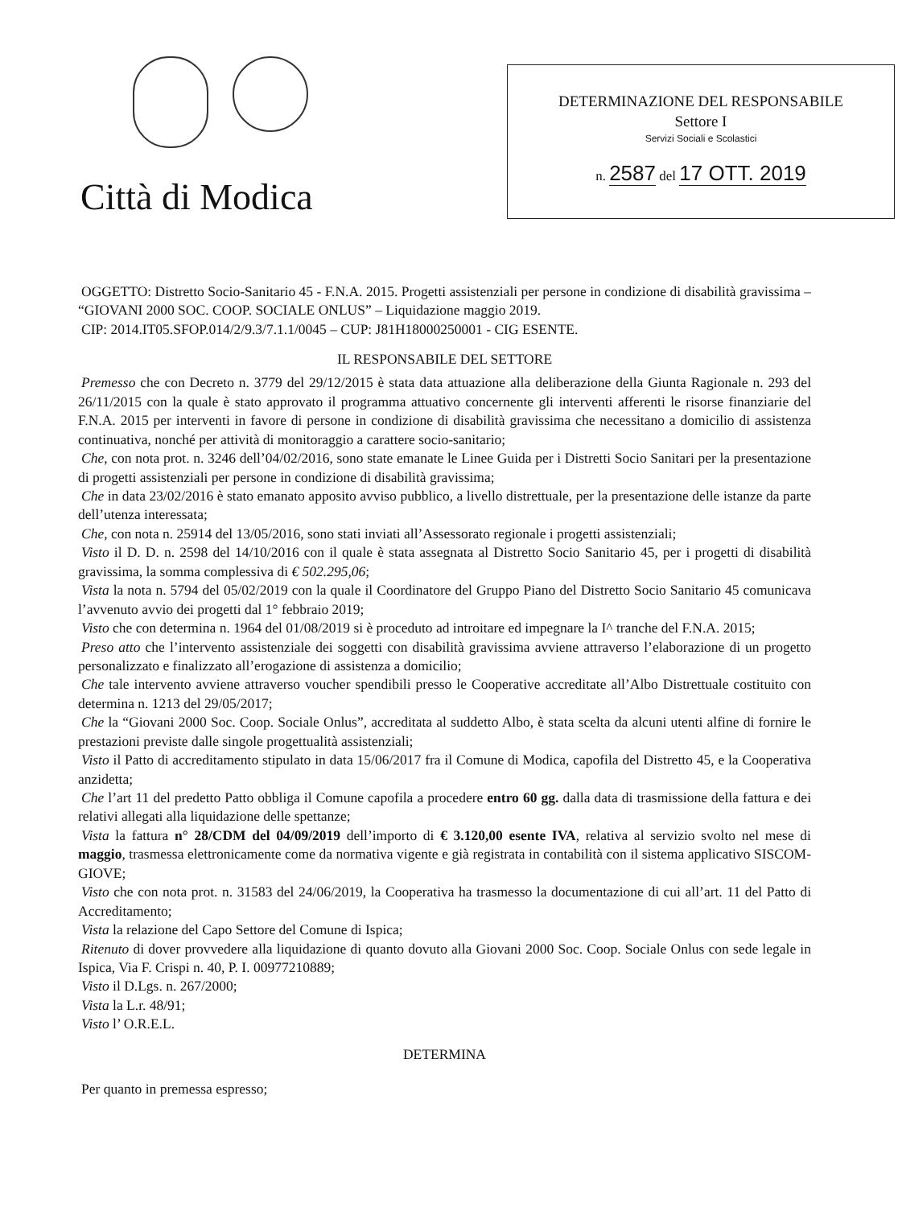Città di Modica
DETERMINAZIONE DEL RESPONSABILE
Settore I
Servizi Sociali e Scolastici
n. 2587 del 17 OTT. 2019
OGGETTO: Distretto Socio-Sanitario 45 - F.N.A. 2015. Progetti assistenziali per persone in condizione di disabilità gravissima – “GIOVANI 2000 SOC. COOP. SOCIALE ONLUS” – Liquidazione maggio 2019.
CIP: 2014.IT05.SFOP.014/2/9.3/7.1.1/0045 – CUP: J81H18000250001 - CIG ESENTE.
IL RESPONSABILE DEL SETTORE
Premesso che con Decreto n. 3779 del 29/12/2015 è stata data attuazione alla deliberazione della Giunta Ragionale n. 293 del 26/11/2015 con la quale è stato approvato il programma attuativo concernente gli interventi afferenti le risorse finanziarie del F.N.A. 2015 per interventi in favore di persone in condizione di disabilità gravissima che necessitano a domicilio di assistenza continuativa, nonché per attività di monitoraggio a carattere socio-sanitario;
Che, con nota prot. n. 3246 dell’04/02/2016, sono state emanate le Linee Guida per i Distretti Socio Sanitari per la presentazione di progetti assistenziali per persone in condizione di disabilità gravissima;
Che in data 23/02/2016 è stato emanato apposito avviso pubblico, a livello distrettuale, per la presentazione delle istanze da parte dell’utenza interessata;
Che, con nota n. 25914 del 13/05/2016, sono stati inviati all’Assessorato regionale i progetti assistenziali;
Visto il D. D. n. 2598 del 14/10/2016 con il quale è stata assegnata al Distretto Socio Sanitario 45, per i progetti di disabilità gravissima, la somma complessiva di € 502.295,06;
Vista la nota n. 5794 del 05/02/2019 con la quale il Coordinatore del Gruppo Piano del Distretto Socio Sanitario 45 comunicava l’avvenuto avvio dei progetti dal 1° febbraio 2019;
Visto che con determina n. 1964 del 01/08/2019 si è proceduto ad introitare ed impegnare la I^ tranche del F.N.A. 2015;
Preso atto che l’intervento assistenziale dei soggetti con disabilità gravissima avviene attraverso l’elaborazione di un progetto personalizzato e finalizzato all’erogazione di assistenza a domicilio;
Che tale intervento avviene attraverso voucher spendibili presso le Cooperative accreditate all’Albo Distrettuale costituito con determina n. 1213 del 29/05/2017;
Che la “Giovani 2000 Soc. Coop. Sociale Onlus”, accreditata al suddetto Albo, è stata scelta da alcuni utenti alfine di fornire le prestazioni previste dalle singole progettualità assistenziali;
Visto il Patto di accreditamento stipulato in data 15/06/2017 fra il Comune di Modica, capofila del Distretto 45, e la Cooperativa anzidetta;
Che l’art 11 del predetto Patto obbliga il Comune capofila a procedere entro 60 gg. dalla data di trasmissione della fattura e dei relativi allegati alla liquidazione delle spettanze;
Vista la fattura n° 28/CDM del 04/09/2019 dell’importo di € 3.120,00 esente IVA, relativa al servizio svolto nel mese di maggio, trasmessa elettronicamente come da normativa vigente e già registrata in contabilità con il sistema applicativo SISCOM-GIOVE;
Visto che con nota prot. n. 31583 del 24/06/2019, la Cooperativa ha trasmesso la documentazione di cui all’art. 11 del Patto di Accreditamento;
Vista la relazione del Capo Settore del Comune di Ispica;
Ritenuto di dover provvedere alla liquidazione di quanto dovuto alla Giovani 2000 Soc. Coop. Sociale Onlus con sede legale in Ispica, Via F. Crispi n. 40, P. I. 00977210889;
Visto il D.Lgs. n. 267/2000;
Vista la L.r. 48/91;
Visto l’ O.R.E.L.
DETERMINA
Per quanto in premessa espresso;